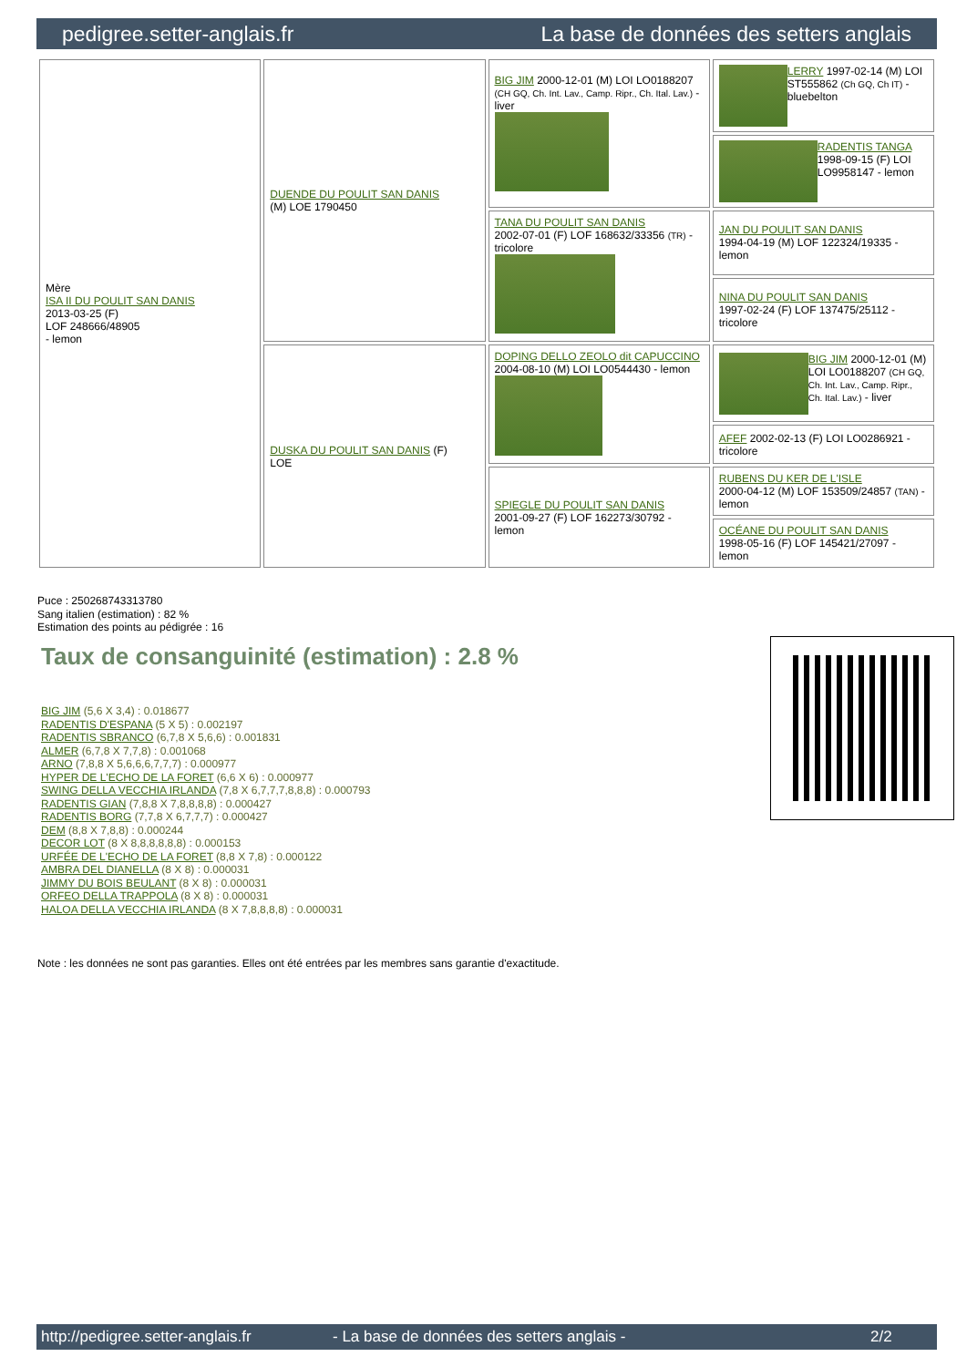pedigree.setter-anglais.fr La base de données des setters anglais
| Mère ISA II DU POULIT SAN DANIS 2013-03-25 (F) LOF 248666/48905 - lemon | DUENDE DU POULIT SAN DANIS (M) LOE 1790450 | BIG JIM 2000-12-01 (M) LOI LO0188207 (CH GQ, Ch. Int. Lav., Camp. Ripr., Ch. Ital. Lav.) - liver | LERRY 1997-02-14 (M) LOI ST555862 (Ch GQ, Ch IT) - bluebelton |
| | | | RADENTIS TANGA 1998-09-15 (F) LOI LO9958147 - lemon |
| | | TANA DU POULIT SAN DANIS 2002-07-01 (F) LOF 168632/33356 (TR) - tricolore | JAN DU POULIT SAN DANIS 1994-04-19 (M) LOF 122324/19335 - lemon |
| | | | NINA DU POULIT SAN DANIS 1997-02-24 (F) LOF 137475/25112 - tricolore |
| | DUSKA DU POULIT SAN DANIS (F) LOE | DOPING DELLO ZEOLO dit CAPUCCINO 2004-08-10 (M) LOI LO0544430 - lemon | BIG JIM 2000-12-01 (M) LOI LO0188207 (CH GQ, Ch. Int. Lav., Camp. Ripr., Ch. Ital. Lav.) - liver |
| | | | AFEF 2002-02-13 (F) LOI LO0286921 - tricolore |
| | | SPIEGLE DU POULIT SAN DANIS 2001-09-27 (F) LOF 162273/30792 - lemon | RUBENS DU KER DE L'ISLE 2000-04-12 (M) LOF 153509/24857 (TAN) - lemon |
| | | | OCÉANE DU POULIT SAN DANIS 1998-05-16 (F) LOF 145421/27097 - lemon |
Puce : 250268743313780
Sang italien (estimation) : 82 %
Estimation des points au pédigrée : 16
Taux de consanguinité (estimation) : 2.8 %
BIG JIM (5,6 X 3,4) : 0.018677
RADENTIS D'ESPANA (5 X 5) : 0.002197
RADENTIS SBRANCO (6,7,8 X 5,6,6) : 0.001831
ALMER (6,7,8 X 7,7,8) : 0.001068
ARNO (7,8,8 X 5,6,6,6,7,7,7) : 0.000977
HYPER DE L'ECHO DE LA FORET (6,6 X 6) : 0.000977
SWING DELLA VECCHIA IRLANDA (7,8 X 6,7,7,7,8,8,8) : 0.000793
RADENTIS GIAN (7,8,8 X 7,8,8,8,8) : 0.000427
RADENTIS BORG (7,7,8 X 6,7,7,7) : 0.000427
DEM (8,8 X 7,8,8) : 0.000244
DECOR LOT (8 X 8,8,8,8,8,8) : 0.000153
URFÉE DE L'ECHO DE LA FORET (8,8 X 7,8) : 0.000122
AMBRA DEL DIANELLA (8 X 8) : 0.000031
JIMMY DU BOIS BEULANT (8 X 8) : 0.000031
ORFEO DELLA TRAPPOLA (8 X 8) : 0.000031
HALOA DELLA VECCHIA IRLANDA (8 X 7,8,8,8,8) : 0.000031
Note : les données ne sont pas garanties. Elles ont été entrées par les membres sans garantie d'exactitude.
http://pedigree.setter-anglais.fr - La base de données des setters anglais - 2/2